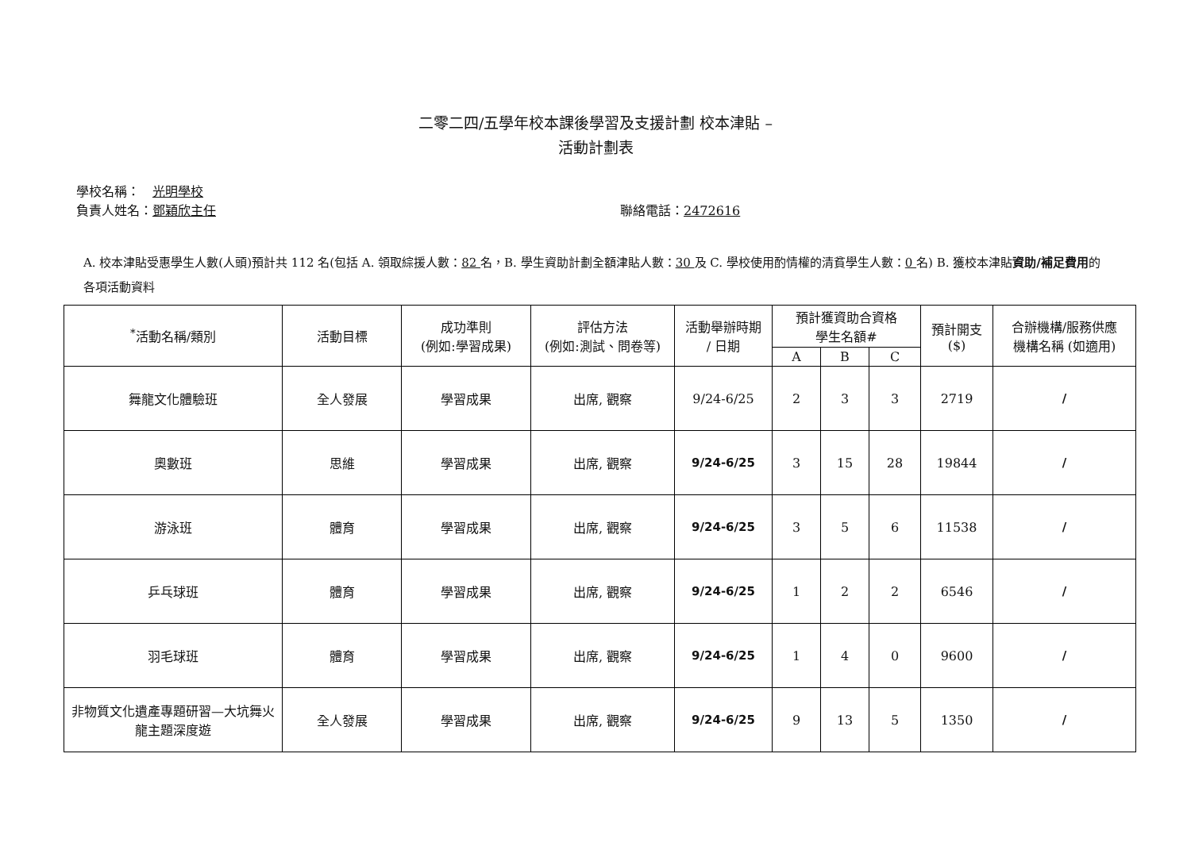二零二四/五學年校本課後學習及支援計劃 校本津貼 –
活動計劃表
學校名稱：　光明學校
負責人姓名：鄧穎欣主任 聯絡電話：2472616
A. 校本津貼受惠學生人數(人頭)預計共 112 名(包括 A. 領取綜援人數：82 名，B. 學生資助計劃全額津貼人數：30 及 C. 學校使用酌情權的清貧學生人數：0 名) B. 獲校本津貼資助/補足費用的各項活動資料
| <sup>*</sup> 活動名稱/類別 | 活動目標 | 成功準則 (例如:學習成果) | 評估方法 (例如:測試、問卷等) | 活動舉辦時期 / 日期 | 預計獲資助合資格 學生名額# | | | 預計開支 ($) | 合辦機構/服務供應 機構名稱 (如適用) |
| --- | --- | --- | --- | --- | --- | --- | --- | --- | --- |
| | | | | | A | B | C | | |
| 舞龍文化體驗班 | 全人發展 | 學習成果 | 出席, 觀察 | 9/24-6/25 | 2 | 3 | 3 | 2719 | / |
| 奧數班 | 思維 | 學習成果 | 出席, 觀察 | 9/24-6/25 | 3 | 15 | 28 | 19844 | / |
| 游泳班 | 體育 | 學習成果 | 出席, 觀察 | 9/24-6/25 | 3 | 5 | 6 | 11538 | / |
| 乒乓球班 | 體育 | 學習成果 | 出席, 觀察 | 9/24-6/25 | 1 | 2 | 2 | 6546 | / |
| 羽毛球班 | 體育 | 學習成果 | 出席, 觀察 | 9/24-6/25 | 1 | 4 | 0 | 9600 | / |
| 非物質文化遺產專題研習—大坑舞火龍主題深度遊 | 全人發展 | 學習成果 | 出席, 觀察 | 9/24-6/25 | 9 | 13 | 5 | 1350 | / |